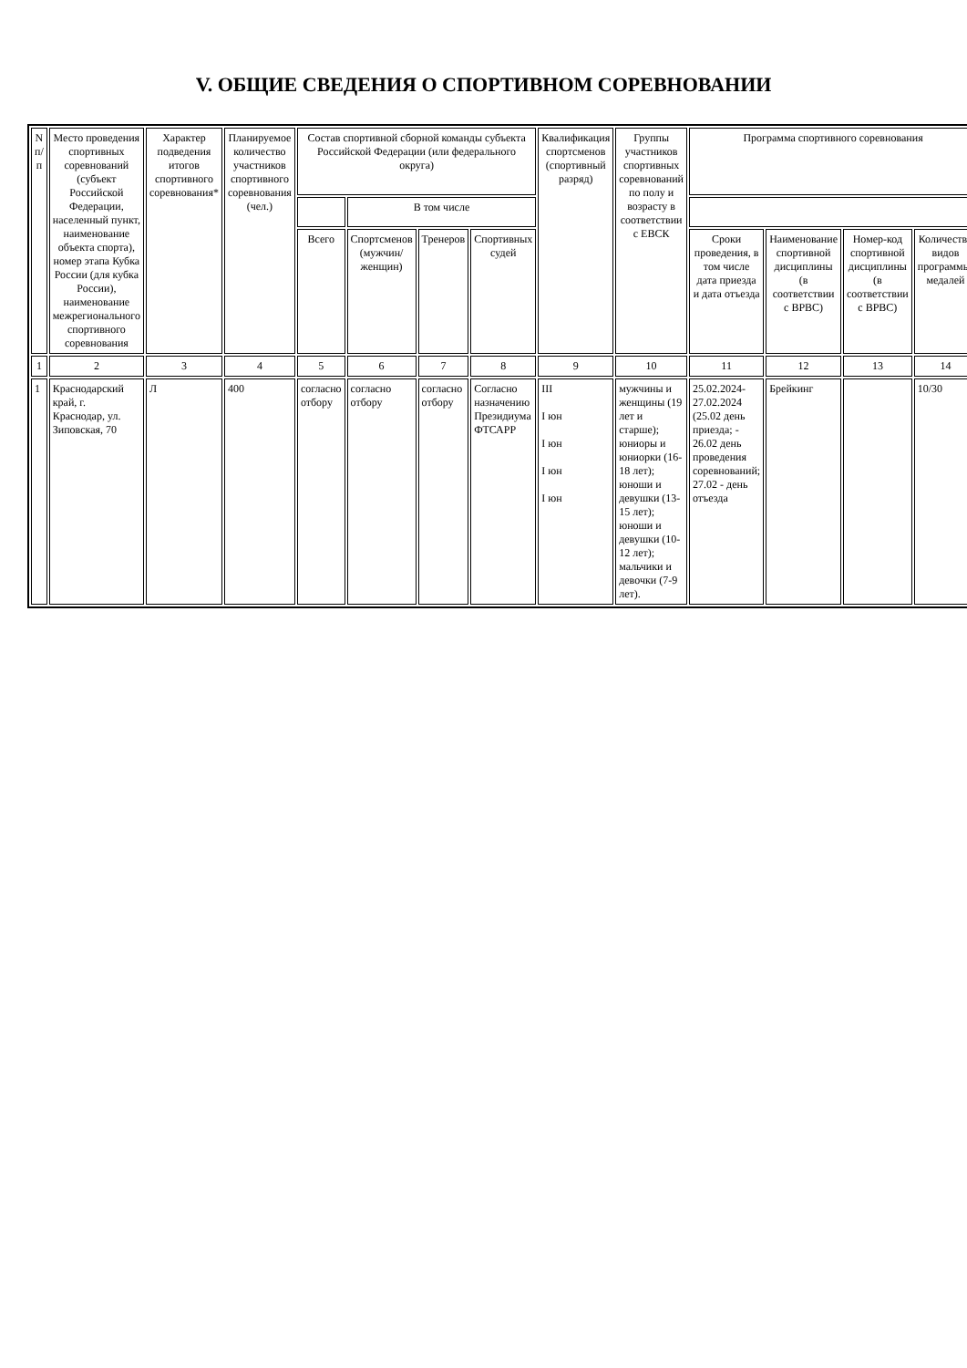V. ОБЩИЕ СВЕДЕНИЯ О СПОРТИВНОМ СОРЕВНОВАНИИ
| N п/п | Место проведения спортивных соревнований (субъект Российской Федерации, населенный пункт, наименование объекта спорта), номер этапа Кубка России (для кубка России), наименование межрегионального спортивного соревнования | Характер подведения итогов спортивного соревнования* | Планируемое количество участников спортивного соревнования (чел.) | Состав спортивной сборной команды субъекта Российской Федерации (или федерального округа) | | | | Квалификация спортсменов (спортивный разряд) | Группы участников спортивных соревнований по полу и возрасту в соответствии с ЕВСК | Программа спортивного соревнования | | | |
| --- | --- | --- | --- | --- | --- | --- | --- | --- | --- | --- | --- | --- | --- |
| | | | | | В том числе | | | | | | | | |
| | | | | Всего | Спортсменов (мужчин/ женщин) | Тренеров | Спортивных судей | | | Сроки проведения, в том числе дата приезда и дата отъезда | Наименование спортивной дисциплины (в соответствии с ВРВС) | Номер-код спортивной дисциплины (в соответствии с ВРВС) | Количество видов программы/медалей |
| 1 | 2 | 3 | 4 | 5 | 6 | 7 | 8 | 9 | 10 | 11 | 12 | 13 | 14 |
| 1 | Краснодарский край, г. Краснодар, ул. Зиповская, 70 | Л | 400 | согласно отбору | согласно отбору | согласно отбору | Согласно назначению Президиума ФТСАРР | III I юн I юн I юн I юн | мужчины и женщины (19 лет и старше); юниоры и юниорки (16-18 лет); юноши и девушки (13-15 лет); юноши и девушки (10-12 лет); мальчики и девочки (7-9 лет). | 25.02.2024-27.02.2024 (25.02 день приезда; - 26.02 день проведения соревнований; 27.02 - день отъезда | Брейкинг | | 10/30 |